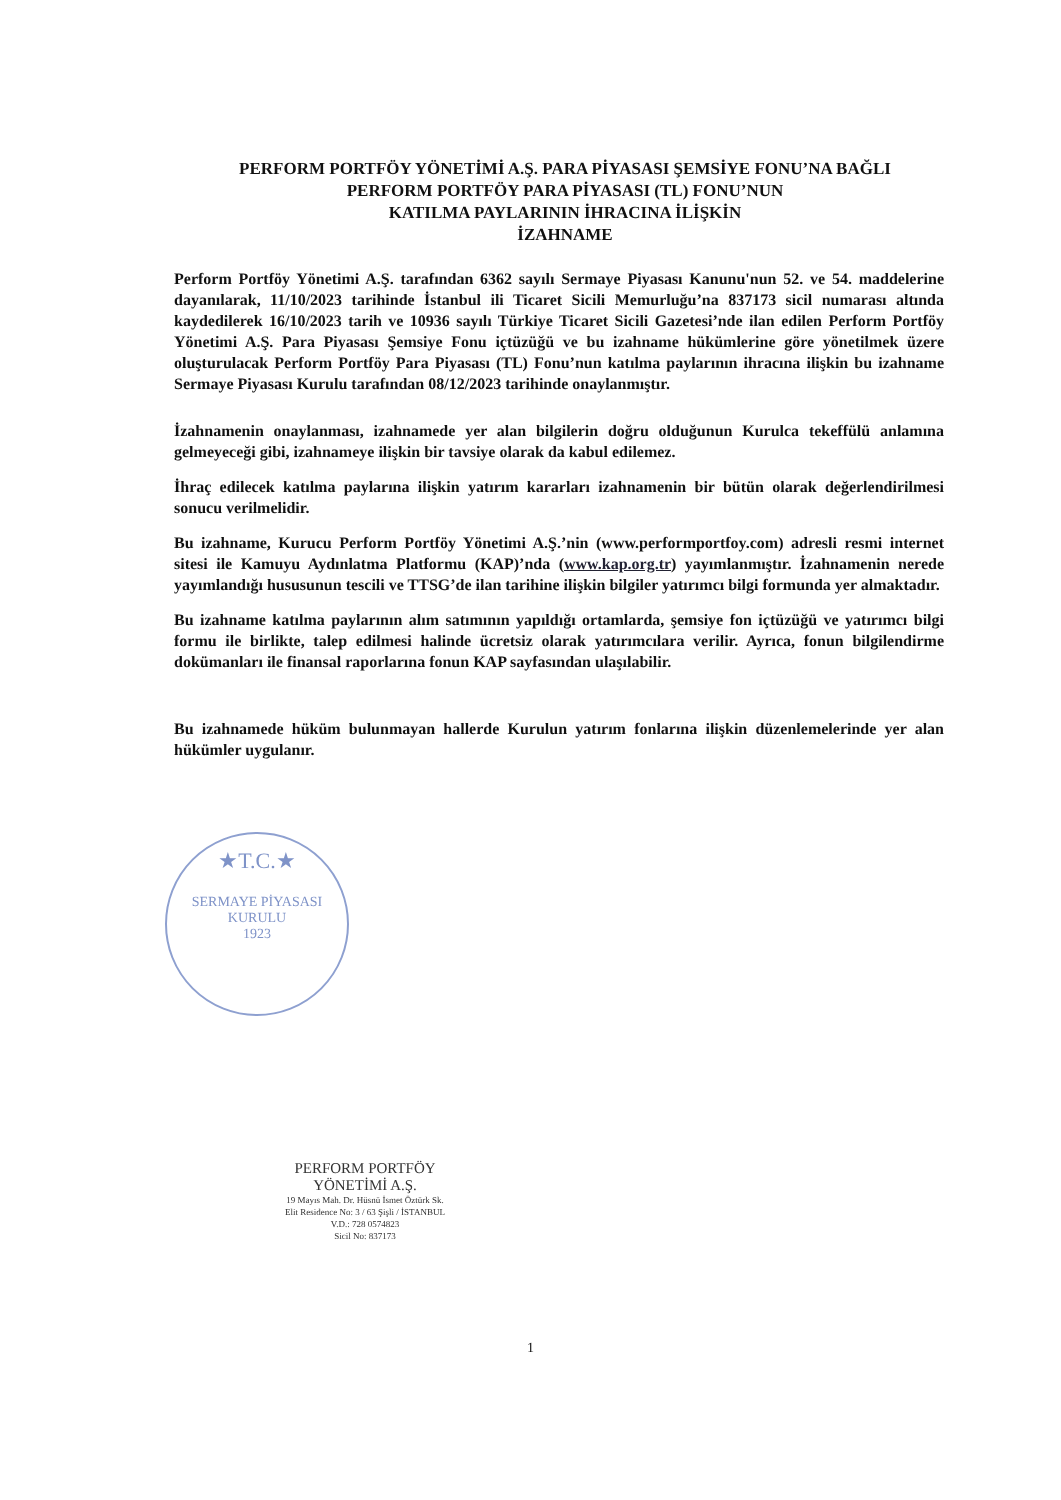PERFORM PORTFÖY YÖNETİMİ A.Ş. PARA PİYASASI ŞEMSİYE FONU’NA BAĞLI
PERFORM PORTFÖY PARA PİYASASI (TL) FONU’NUN
KATILMA PAYLARININ İHRACINA İLİŞKİN
İZAHNAME
Perform Portföy Yönetimi A.Ş. tarafından 6362 sayılı Sermaye Piyasası Kanunu'nun 52. ve 54. maddelerine dayanılarak, 11/10/2023 tarihinde İstanbul ili Ticaret Sicili Memurluğu’na 837173 sicil numarası altında kaydedilerek 16/10/2023 tarih ve 10936 sayılı Türkiye Ticaret Sicili Gazetesi’nde ilan edilen Perform Portföy Yönetimi A.Ş. Para Piyasası Şemsiye Fonu içtüzüğü ve bu izahname hükümlerine göre yönetilmek üzere oluşturulacak Perform Portföy Para Piyasası (TL) Fonu’nun katılma paylarının ihracına ilişkin bu izahname Sermaye Piyasası Kurulu tarafından 08/12/2023 tarihinde onaylanmıştır.
İzahnamenin onaylanması, izahnamede yer alan bilgilerin doğru olduğunun Kurulca tekeffülü anlamına gelmeyeceği gibi, izahnameye ilişkin bir tavsiye olarak da kabul edilemez.
İhraç edilecek katılma paylarına ilişkin yatırım kararları izahnamenin bir bütün olarak değerlendirilmesi sonucu verilmelidir.
Bu izahname, Kurucu Perform Portföy Yönetimi A.Ş.’nin (www.performportfoy.com) adresli resmi internet sitesi ile Kamuyu Aydınlatma Platformu (KAP)’nda (www.kap.org.tr) yayımlanmıştır. İzahnamenin nerede yayımlandığı hususunun tescili ve TTSG’de ilan tarihine ilişkin bilgiler yatırımcı bilgi formunda yer almaktadır.
Bu izahname katılma paylarının alım satımının yapıldığı ortamlarda, şemsiye fon içtüzüğü ve yatırımcı bilgi formu ile birlikte, talep edilmesi halinde ücretsiz olarak yatırımcılara verilir. Ayrıca, fonun bilgilendirme dokümanları ile finansal raporlarına fonun KAP sayfasından ulaşılabilir.
Bu izahnamede hüküm bulunmayan hallerde Kurulun yatırım fonlarına ilişkin düzenlemelerinde yer alan hükümler uygulanır.
★T.C.★
SERMAYE PİYASASI KURULU
1923
PERFORM PORTFÖY
YÖNETİMİ A.Ş.
19 Mayıs Mah. Dr. Hüsnü İsmet Öztürk Sk.
Elit Residence No: 3 / 63 Şişli / İSTANBUL
V.D.: 728 0574823
Sicil No: 837173
1